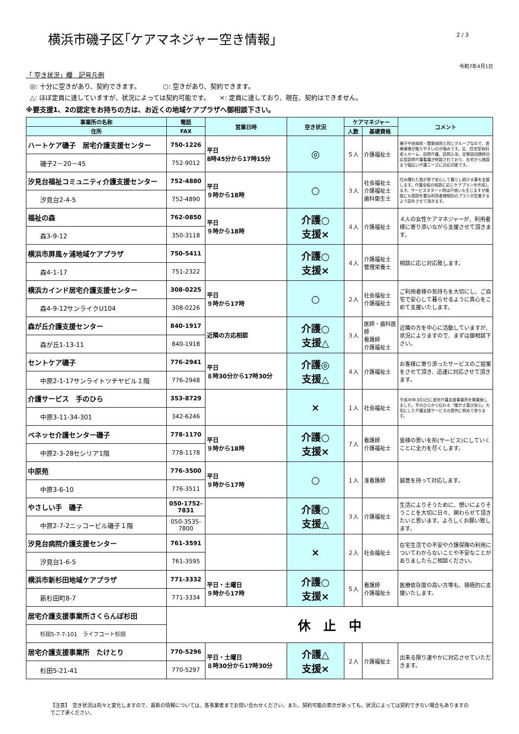横浜市磯子区｢ケアマネジャー空き情報｣
2 / 3
令和7年4月1日
「 空き状況」欄　記号凡例
◎: 十分に空きがあり、契約できます。　　　　○: 空きがあり、契約できます。
△: ほぼ定員に達していますが、状況によっては契約可能です。　　×: 定員に達しており、現在、契約はできません。
※要支援1、2の認定をお持ちの方は、お近くの地域ケアプラザへ御相談下さい。
| 事業所の名称 | 電話 | 営業日時 | 空き状況 | ケアマネジャー | | コメント |
| --- | --- | --- | --- | --- | --- | --- |
| 住所 | FAX | | | 人数 | 基礎資格 | |
| ハートケア磯子 居宅介護支援センター | 750-1226 | 平日 8時45分から17時15分 | ◎ | ５人 | 介護福祉士 | 磯子中央病院・関東病院と同じグループなので、医療連携が取りやすいのが強みです。又、住宅型有料老人ホーム、訪問介護、訪問入浴、定期巡回随時対応型訪問介護看護が併設されており、在宅から施設まで幅広い介護ニーズに対応可能です。 |
| 磯子2－20－45 | 752-9012 | | | | | |
| 汐見台福祉コミュニティ介護支援センター | 752-4880 | 平日 ９時から18時 | ○ | ３人 | 社会福祉士 介護福祉士 歯科衛生士 | 住み慣れた我が家で安心して暮らし続ける事を支援します。介護全般の相談に応じケアプランを作成します。サービススタート時は戸惑いも生じますが幾度にも相談を重ね利用者様個別のプランが定着するよう話をさせて頂きます。 |
| 汐見台2-4-5 | 752-4890 | | | | | |
| 福祉の森 | 762-0850 | 平日 ９時から18時 | 介護○ 支援× | ４人 | 介護福祉士 | ４人の女性ケアマネジャーが、利用者様に寄り添いながら支援させて頂きます。 |
| 森3-9-12 | 350-3118 | | | | | |
| 横浜市屏風ヶ浦地域ケアプラザ | 750-5411 | | 介護○ 支援× | ４人 | 介護福祉士 管理栄養士 | 相談に応じ対応致します。 |
| 森4-1-17 | 751-2322 | | | | | |
| 横浜カインド居宅介護支援センター | 308-0225 | 平日 ９時から17時 | ○ | ２人 | 社会福祉士 介護福祉士 | ご利用者様の気持ちを大切にし、ご自宅で安心して暮らせるように真心をこめて支援いたします。 |
| 森4-9-12サンライクU104 | 308-0226 | | | | | |
| 森が丘介護支援センター | 840-1917 | 近隣の方応相談 | 介護○ 支援△ | ３人 | 医師・歯科医師 看護師 介護福祉士 | 近隣の方を中心に活動していますが、状況によりますので、まずは御相談下さい。 |
| 森が丘1-13-11 | 840-1918 | | | | | |
| セントケア磯子 | 776-2941 | 平日 ８時30分から17時30分 | 介護◎ 支援△ | ４人 | 介護福祉士 | お客様に寄り添ったサービスのご提案をさせて頂き、迅速に対応させて頂きます。 |
| 中原2-1-17サンライトツチヤビル１階 | 776-2948 | | | | | |
| 介護サービス 手のひら | 353-8729 | | × | １人 | 社会福祉士 | 平成30年3月1日に居宅介護支援事業所を開業致しました。手のひらから伝わる「暖かさ喜び安心」大切にした介護支援サービスの提供に努めて参ります。 |
| 中原3-11-34-301 | 342-6246 | | | | | |
| ベネッセ介護センター磯子 | 778-1170 | 平日 ９時から18時 | 介護○ 支援× | ７人 | 看護師 介護福祉士 | 皆様の思いを形(サービス)にしていくことに全力を尽くします。 |
| 中原2-3-28セシリア1階 | 778-1178 | | | | | |
| 中原苑 | 776-3500 | 平日 ９時から17時 | ○ | １人 | 准看護師 | 誠意を持って対応します。 |
| 中原3-6-10 | 776-3511 | | | | | |
| やさしい手 磯子 | 050-1752-7831 | | 介護○ 支援△ | ３人 | 介護福祉士 | 生活によりそうために、想いによりそうことを大切に日々、関わらせて頂きたいと思います。よろしくお願い致します。 |
| 中原2-7-2ニッコービル磯子１階 | 050-3535-7800 | | | | | |
| 汐見台病院介護支援センター | 761-3591 | | × | ２人 | 社会福祉士 | 在宅生活での不安や介護保険の利用についてわからないことや不安なことがありましたらご相談ください。 |
| 汐見台1-6-5 | 761-3595 | | | | | |
| 横浜市新杉田地域ケアプラザ | 771-3332 | 平日・土曜日 ９時から17時 | 介護○ 支援× | ５人 | 看護師 介護福祉士 | 医療依存度の高い方等も、積極的に支援いたします。 |
| 新杉田町8-7 | 771-3334 | | | | | |
| 居宅介護支援事業所さくらんぼ杉田 | 休 止 中 | | | | | |
| 杉田5-7-7-101 ライフコート杉田 | | | | | | |
| 居宅介護支援事業所 たけとり | 770-5296 | 平日・土曜日 ８時30分から17時30分 | 介護△ 支援× | ２人 | 介護福祉士 | 出来る限り速やかに対応させていただきます。 |
| 杉田5-21-41 | 770-5297 | | | | | |
【注意】　空き状況は刻々と変化しますので、最新の情報については、各事業者までお問い合わせください。また、契約可能の表示があっても、状況によっては契約できない場合もありますのでご了承ください。